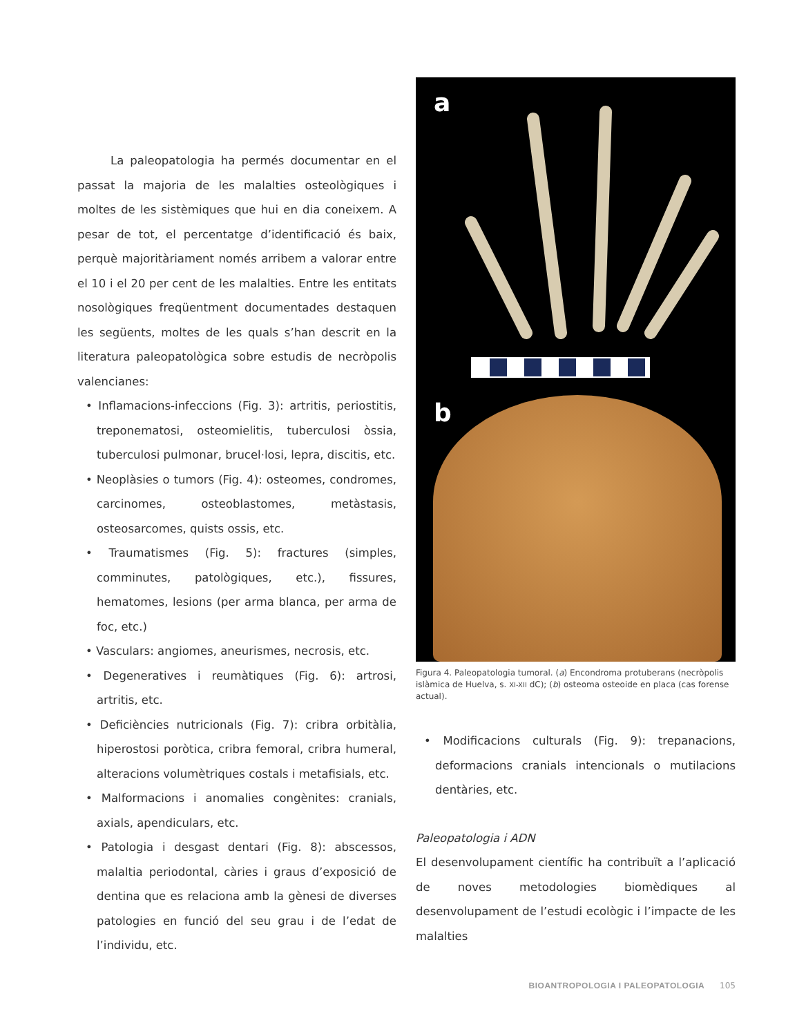La paleopatologia ha permés documentar en el passat la majoria de les malalties osteològiques i moltes de les sistèmiques que hui en dia coneixem. A pesar de tot, el percentatge d’identificació és baix, perquè majoritàriament només arribem a valorar entre el 10 i el 20 per cent de les malalties. Entre les entitats nosològiques freqüentment documentades destaquen les següents, moltes de les quals s’han descrit en la literatura paleopatològica sobre estudis de necròpolis valencianes:
• Inflamacions-infeccions (Fig. 3): artritis, periostitis, treponematosi, osteomielitis, tuberculosi òssia, tuberculosi pulmonar, brucel·losi, lepra, discitis, etc.
• Neoplàsies o tumors (Fig. 4): osteomes, condromes, carcinomes, osteoblastomes, metàstasis, osteosarcomes, quists ossis, etc.
• Traumatismes (Fig. 5): fractures (simples, comminutes, patològiques, etc.), fissures, hematomes, lesions (per arma blanca, per arma de foc, etc.)
• Vasculars: angiomes, aneurismes, necrosis, etc.
• Degeneratives i reumàtiques (Fig. 6): artrosi, artritis, etc.
• Deficiències nutricionals (Fig. 7): cribra orbitàlia, hiperostosi poròtica, cribra femoral, cribra humeral, alteracions volumètriques costals i metafisials, etc.
• Malformacions i anomalies congènites: cranials, axials, apendiculars, etc.
• Patologia i desgast dentari (Fig. 8): abscessos, malaltia periodontal, càries i graus d’exposició de dentina que es relaciona amb la gènesi de diverses patologies en funció del seu grau i de l’edat de l’individu, etc.
a
b
Figura 4. Paleopatologia tumoral. (a) Encondroma protuberans (necròpolis islàmica de Huelva, s. XI-XII dC); (b) osteoma osteoide en placa (cas forense actual).
• Modificacions culturals (Fig. 9): trepanacions, deformacions cranials intencionals o mutilacions dentàries, etc.
Paleopatologia i ADN
El desenvolupament científic ha contribuït a l’aplicació de noves metodologies biomèdiques al desenvolupament de l’estudi ecològic i l’impacte de les malalties
BIOANTROPOLOGIA I PALEOPATOLOGIA 105